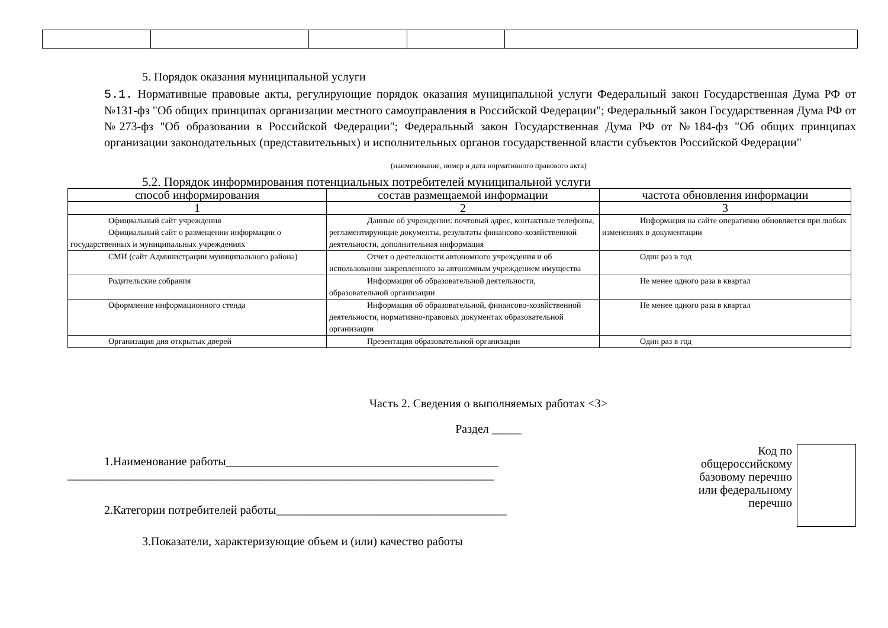5. Порядок оказания муниципальной услуги
5.1. Нормативные правовые акты, регулирующие порядок оказания муниципальной услуги Федеральный закон Государственная Дума РФ от №131-фз "Об общих принципах организации местного самоуправления в Российской Федерации"; Федеральный закон Государственная Дума РФ от №273-фз "Об образовании в Российской Федерации"; Федеральный закон Государственная Дума РФ от №184-фз "Об общих принципах организации законодательных (представительных) и исполнительных органов государственной власти субъектов Российской Федерации"
(наименование, номер и дата нормативного правового акта)
5.2. Порядок информирования потенциальных потребителей муниципальной услуги
| способ информирования | состав размещаемой информации | частота обновления информации |
| --- | --- | --- |
| 1 | 2 | 3 |
| Официальный сайт учреждения Официальный сайт о размещении информации о государственных и муниципальных учреждениях | Данные об учреждении: почтовый адрес, контактные телефоны, регламентирующие документы, результаты финансово-хозяйственной деятельности, дополнительная информация | Информация на сайте оперативно обновляется при любых изменениях в документации |
| СМИ (сайт Администрации муниципального района) | Отчет о деятельности автономного учреждения и об использовании закрепленного за автономным учреждением имущества | Один раз в год |
| Родительские собрания | Информация об образовательной деятельности, образовательной организации | Не менее одного раза в квартал |
| Оформление информационного стенда | Информация об образовательной, финансово-хозяйственной деятельности, нормативно-правовых документах образовательной организации | Не менее одного раза в квартал |
| Организация дня открытых дверей | Презентация образовательной организации | Один раз в год |
Часть 2. Сведения о выполняемых работах <3>
Раздел _____
1.Наименование работы______________________________________________
________________________________________________________________________
2.Категории потребителей работы_______________________________________
3.Показатели, характеризующие объем и (или) качество работы
Код по общероссийскому базовому перечню или федеральному перечню